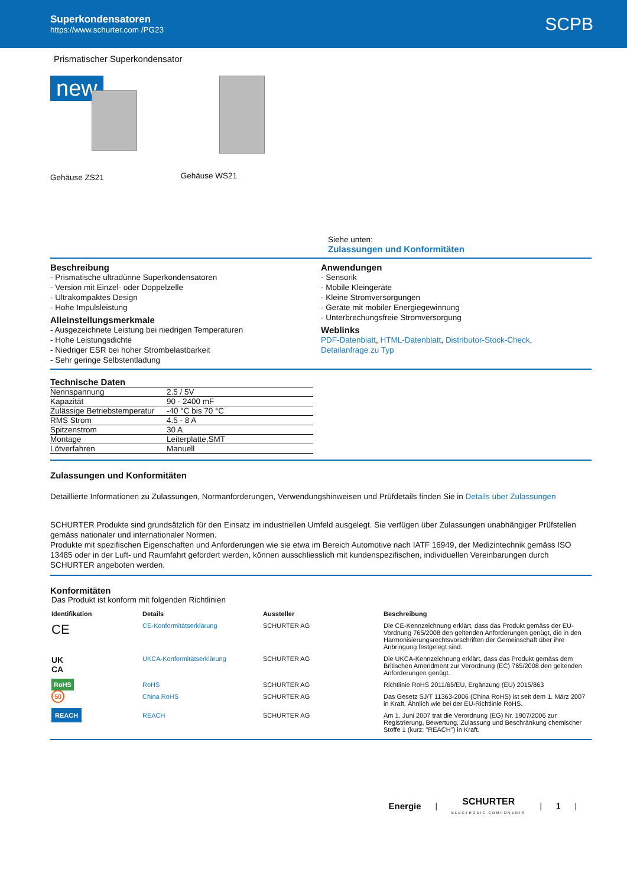Superkondensatoren
https://www.schurter.com /PG23
SCPB
Prismatischer Superkondensator
new
Gehäuse ZS21
Gehäuse WS21
Siehe unten:
Zulassungen und Konformitäten
Beschreibung
- Prismatische ultradünne Superkondensatoren
- Version mit Einzel- oder Doppelzelle
- Ultrakompaktes Design
- Hohe Impulsleistung
Alleinstellungsmerkmale
- Ausgezeichnete Leistung bei niedrigen Temperaturen
- Hohe Leistungsdichte
- Niedriger ESR bei hoher Strombelastbarkeit
- Sehr geringe Selbstentladung
Anwendungen
- Sensorik
- Mobile Kleingeräte
- Kleine Stromversorgungen
- Geräte mit mobiler Energiegewinnung
- Unterbrechungsfreie Stromversorgung
Weblinks
PDF-Datenblatt, HTML-Datenblatt, Distributor-Stock-Check,
Detailanfrage zu Typ
Technische Daten
| Nennspannung | 2.5 / 5V |
| Kapazität | 90 - 2400 mF |
| Zulässige Betriebstemperatur | -40 °C bis 70 °C |
| RMS Strom | 4.5 - 8 A |
| Spitzenstrom | 30 A |
| Montage | Leiterplatte,SMT |
| Lötverfahren | Manuell |
Zulassungen und Konformitäten
Detaillierte Informationen zu Zulassungen, Normanforderungen, Verwendungshinweisen und Prüfdetails finden Sie in Details über Zulassungen
SCHURTER Produkte sind grundsätzlich für den Einsatz im industriellen Umfeld ausgelegt. Sie verfügen über Zulassungen unabhängiger Prüfstellen gemäss nationaler und internationaler Normen.
Produkte mit spezifischen Eigenschaften und Anforderungen wie sie etwa im Bereich Automotive nach IATF 16949, der Medizintechnik gemäss ISO 13485 oder in der Luft- und Raumfahrt gefordert werden, können ausschliesslich mit kundenspezifischen, individuellen Vereinbarungen durch SCHURTER angeboten werden.
Konformitäten
Das Produkt ist konform mit folgenden Richtlinien
| Identifikation | Details | Aussteller | Beschreibung |
| --- | --- | --- | --- |
| CE | CE-Konformitätserklärung | SCHURTER AG | Die CE-Kennzeichnung erklärt, dass das Produkt gemäss der EU-Vordnung 765/2008 den geltenden Anforderungen genügt, die in den Harmonisierungsrechtsvorschriften der Gemeinschaft über ihre Anbringung festgelegt sind. |
| UK CA | UKCA-Konformitätserklärung | SCHURTER AG | Die UKCA-Kennzeichnung erklärt, dass das Produkt gemäss dem Britischen Amendment zur Verordnung (EC) 765/2008 den geltenden Anforderungen genügt. |
| RoHS | RoHS | SCHURTER AG | Richtlinie RoHS 2011/65/EU, Ergänzung (EU) 2015/863 |
| 50 | China RoHS | SCHURTER AG | Das Gesetz SJ/T 11363-2006 (China RoHS) ist seit dem 1. März 2007 in Kraft. Ähnlich wie bei der EU-Richtlinie RoHS. |
| REACH | REACH | SCHURTER AG | Am 1. Juni 2007 trat die Verordnung (EG) Nr. 1907/2006 zur Registrierung, Bewertung, Zulassung und Beschränkung chemischer Stoffe 1 (kurz: "REACH") in Kraft. |
Energie |
SCHURTER
ELECTRONIC COMPONENTS
| 1 |